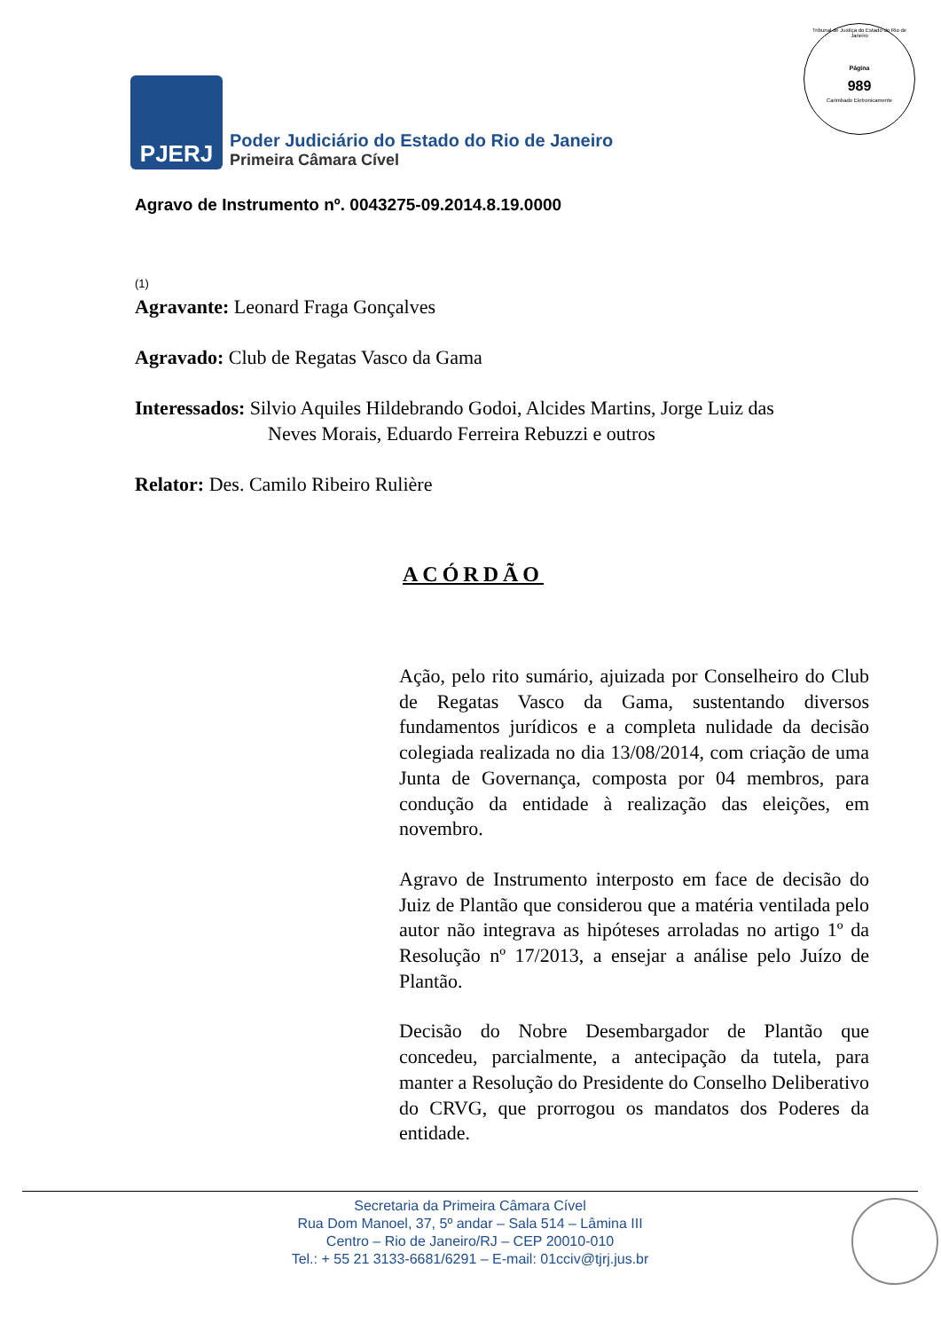Tribunal de Justiça do Estado do Rio de Janeiro
Página
989
Carimbado Eletronicamente
PJERJ
Poder Judiciário do Estado do Rio de Janeiro
Primeira Câmara Cível
Agravo de Instrumento nº. 0043275-09.2014.8.19.0000
(1)
Agravante: Leonard Fraga Gonçalves
Agravado: Club de Regatas Vasco da Gama
Interessados: Silvio Aquiles Hildebrando Godoi, Alcides Martins, Jorge Luiz das
Neves Morais, Eduardo Ferreira Rebuzzi e outros
Relator: Des. Camilo Ribeiro Rulière
ACÓRDÃO
Ação, pelo rito sumário, ajuizada por Conselheiro do Club de Regatas Vasco da Gama, sustentando diversos fundamentos jurídicos e a completa nulidade da decisão colegiada realizada no dia 13/08/2014, com criação de uma Junta de Governança, composta por 04 membros, para condução da entidade à realização das eleições, em novembro.
Agravo de Instrumento interposto em face de decisão do Juiz de Plantão que considerou que a matéria ventilada pelo autor não integrava as hipóteses arroladas no artigo 1º da Resolução nº 17/2013, a ensejar a análise pelo Juízo de Plantão.
Decisão do Nobre Desembargador de Plantão que concedeu, parcialmente, a antecipação da tutela, para manter a Resolução do Presidente do Conselho Deliberativo do CRVG, que prorrogou os mandatos dos Poderes da entidade.
Secretaria da Primeira Câmara Cível
Rua Dom Manoel, 37, 5º andar – Sala 514 – Lâmina III
Centro – Rio de Janeiro/RJ – CEP 20010-010
Tel.: + 55 21 3133-6681/6291 – E-mail: 01cciv@tjrj.jus.br